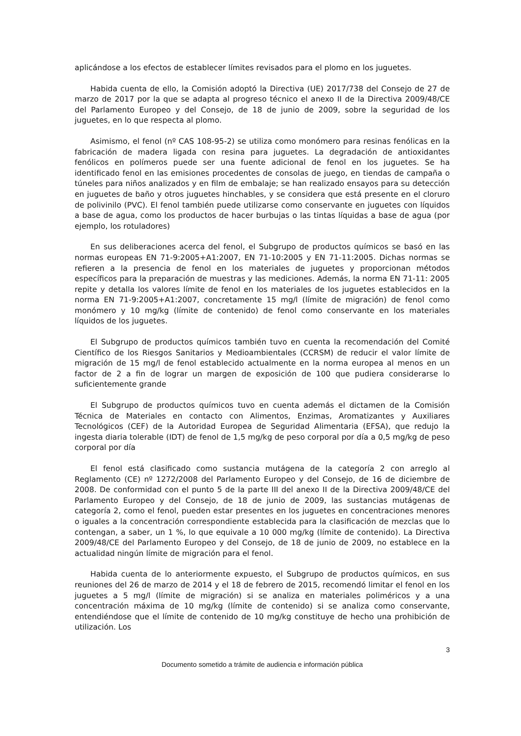aplicándose a los efectos de establecer límites revisados para el plomo en los juguetes.
Habida cuenta de ello, la Comisión adoptó la Directiva (UE) 2017/738 del Consejo de 27 de marzo de 2017 por la que se adapta al progreso técnico el anexo II de la Directiva 2009/48/CE del Parlamento Europeo y del Consejo, de 18 de junio de 2009, sobre la seguridad de los juguetes, en lo que respecta al plomo.
Asimismo, el fenol (nº CAS 108-95-2) se utiliza como monómero para resinas fenólicas en la fabricación de madera ligada con resina para juguetes. La degradación de antioxidantes fenólicos en polímeros puede ser una fuente adicional de fenol en los juguetes. Se ha identificado fenol en las emisiones procedentes de consolas de juego, en tiendas de campaña o túneles para niños analizados y en film de embalaje; se han realizado ensayos para su detección en juguetes de baño y otros juguetes hinchables, y se considera que está presente en el cloruro de polivinilo (PVC). El fenol también puede utilizarse como conservante en juguetes con líquidos a base de agua, como los productos de hacer burbujas o las tintas líquidas a base de agua (por ejemplo, los rotuladores)
En sus deliberaciones acerca del fenol, el Subgrupo de productos químicos se basó en las normas europeas EN 71-9:2005+A1:2007, EN 71-10:2005 y EN 71-11:2005. Dichas normas se refieren a la presencia de fenol en los materiales de juguetes y proporcionan métodos específicos para la preparación de muestras y las mediciones. Además, la norma EN 71-11: 2005 repite y detalla los valores límite de fenol en los materiales de los juguetes establecidos en la norma EN 71-9:2005+A1:2007, concretamente 15 mg/l (límite de migración) de fenol como monómero y 10 mg/kg (límite de contenido) de fenol como conservante en los materiales líquidos de los juguetes.
El Subgrupo de productos químicos también tuvo en cuenta la recomendación del Comité Científico de los Riesgos Sanitarios y Medioambientales (CCRSM) de reducir el valor límite de migración de 15 mg/l de fenol establecido actualmente en la norma europea al menos en un factor de 2 a fin de lograr un margen de exposición de 100 que pudiera considerarse lo suficientemente grande
El Subgrupo de productos químicos tuvo en cuenta además el dictamen de la Comisión Técnica de Materiales en contacto con Alimentos, Enzimas, Aromatizantes y Auxiliares Tecnológicos (CEF) de la Autoridad Europea de Seguridad Alimentaria (EFSA), que redujo la ingesta diaria tolerable (IDT) de fenol de 1,5 mg/kg de peso corporal por día a 0,5 mg/kg de peso corporal por día
El fenol está clasificado como sustancia mutágena de la categoría 2 con arreglo al Reglamento (CE) nº 1272/2008 del Parlamento Europeo y del Consejo, de 16 de diciembre de 2008. De conformidad con el punto 5 de la parte III del anexo II de la Directiva 2009/48/CE del Parlamento Europeo y del Consejo, de 18 de junio de 2009, las sustancias mutágenas de categoría 2, como el fenol, pueden estar presentes en los juguetes en concentraciones menores o iguales a la concentración correspondiente establecida para la clasificación de mezclas que lo contengan, a saber, un 1 %, lo que equivale a 10 000 mg/kg (límite de contenido). La Directiva 2009/48/CE del Parlamento Europeo y del Consejo, de 18 de junio de 2009, no establece en la actualidad ningún límite de migración para el fenol.
Habida cuenta de lo anteriormente expuesto, el Subgrupo de productos químicos, en sus reuniones del 26 de marzo de 2014 y el 18 de febrero de 2015, recomendó limitar el fenol en los juguetes a 5 mg/l (límite de migración) si se analiza en materiales poliméricos y a una concentración máxima de 10 mg/kg (límite de contenido) si se analiza como conservante, entendiéndose que el límite de contenido de 10 mg/kg constituye de hecho una prohibición de utilización. Los
3
Documento sometido a trámite de audiencia e información pública